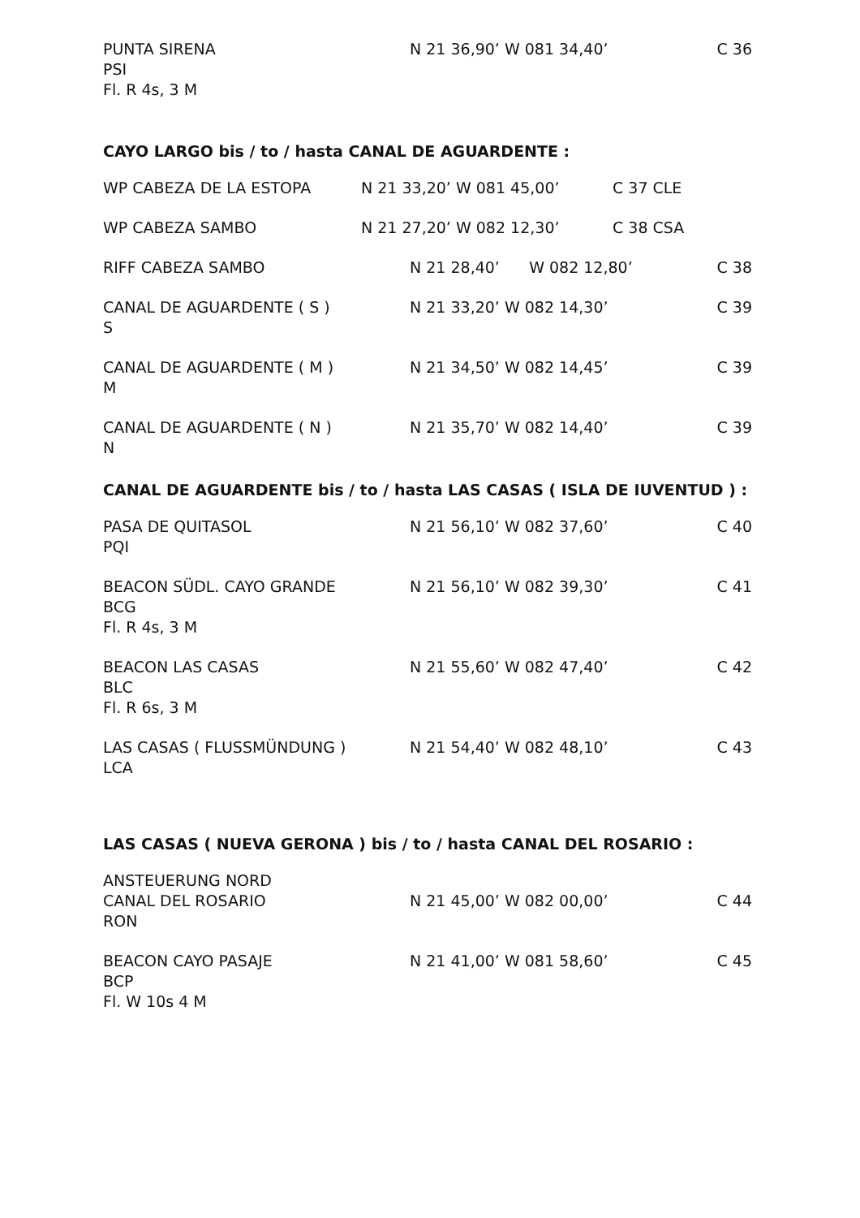| PUNTA SIRENA PSI Fl. R 4s, 3 M | N 21 36,90’ W 081 34,40’ | C 36 |
CAYO LARGO bis / to / hasta CANAL DE AGUARDENTE :
| WP CABEZA DE LA ESTOPA | N 21 33,20’ W 081 45,00’ | C 37 CLE |
| WP CABEZA SAMBO | N 21 27,20’ W 082 12,30’ | C 38 CSA |
| RIFF CABEZA SAMBO | N 21 28,40’ W 082 12,80’ | C 38 |
| CANAL DE AGUARDENTE ( S ) S | N 21 33,20’ W 082 14,30’ | C 39 |
| CANAL DE AGUARDENTE ( M ) M | N 21 34,50’ W 082 14,45’ | C 39 |
| CANAL DE AGUARDENTE ( N ) N | N 21 35,70’ W 082 14,40’ | C 39 |
CANAL DE AGUARDENTE bis / to / hasta LAS CASAS ( ISLA DE IUVENTUD ) :
| PASA DE QUITASOL PQI | N 21 56,10’ W 082 37,60’ | C 40 |
| BEACON SÜDL. CAYO GRANDE BCG Fl. R 4s, 3 M | N 21 56,10’ W 082 39,30’ | C 41 |
| BEACON LAS CASAS BLC Fl. R 6s, 3 M | N 21 55,60’ W 082 47,40’ | C 42 |
| LAS CASAS ( FLUSSMÜNDUNG ) LCA | N 21 54,40’ W 082 48,10’ | C 43 |
LAS CASAS ( NUEVA GERONA ) bis / to / hasta CANAL DEL ROSARIO :
| ANSTEUERUNG NORD CANAL DEL ROSARIO RON | N 21 45,00’ W 082 00,00’ | C 44 |
| BEACON CAYO PASAJE BCP Fl. W 10s 4 M | N 21 41,00’ W 081 58,60’ | C 45 |